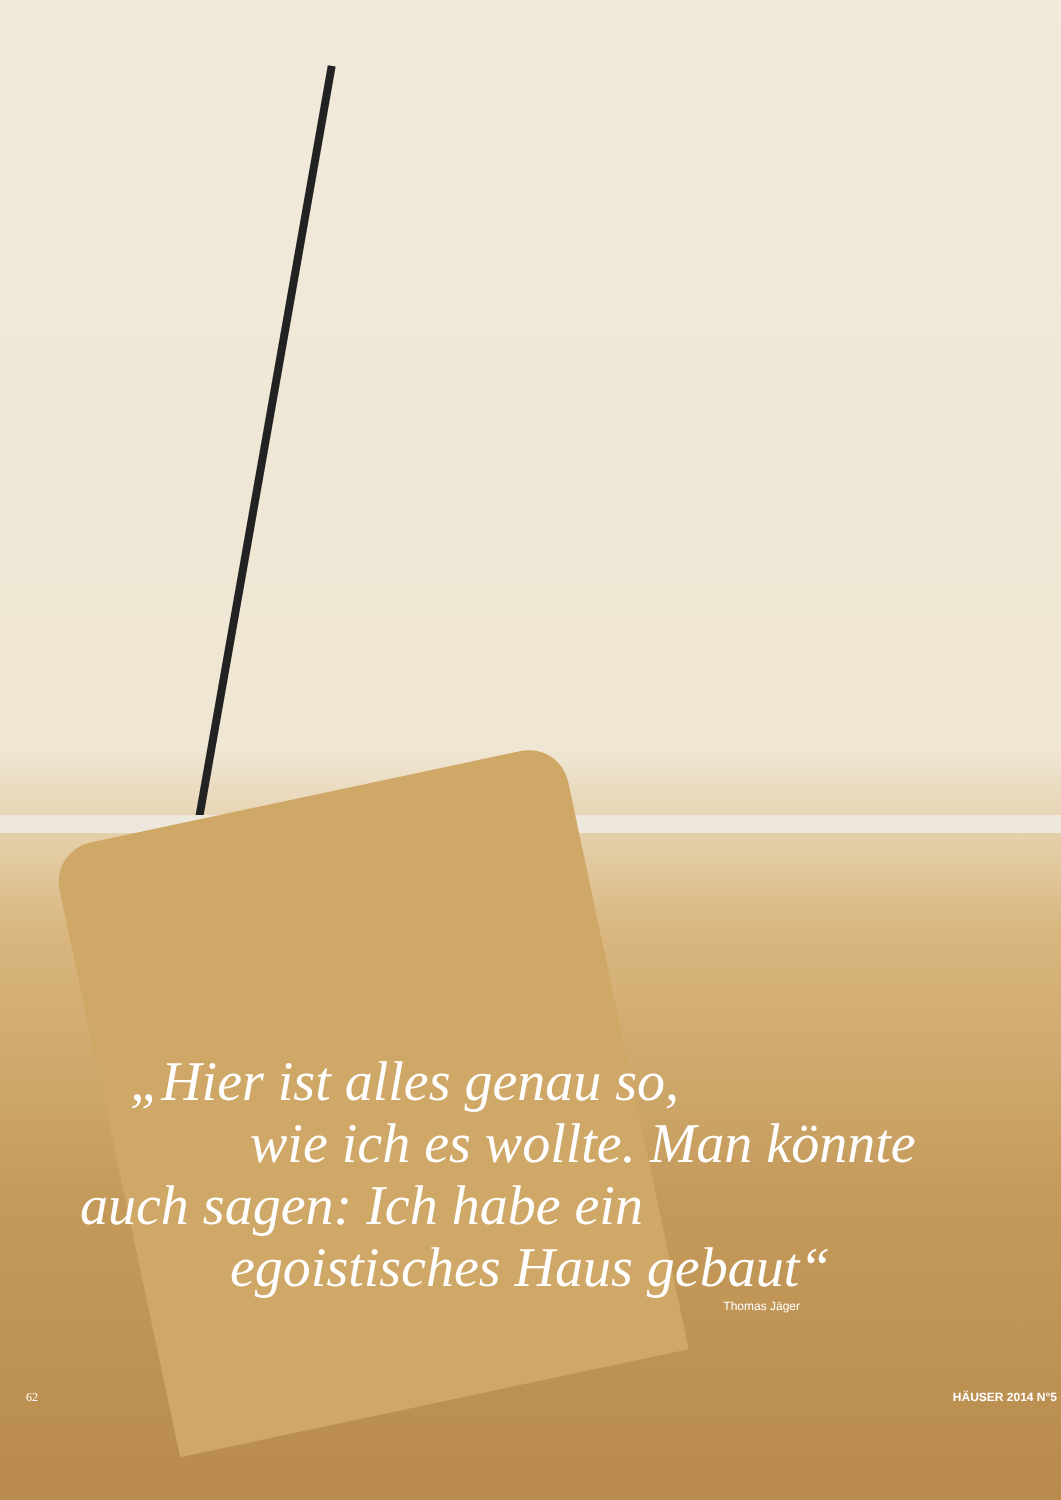„Hier ist alles genau so,
wie ich es wollte. Man könnte
auch sagen: Ich habe ein
egoistisches Haus gebaut“
Thomas Jäger
62 HÄUSER 2014 N°5